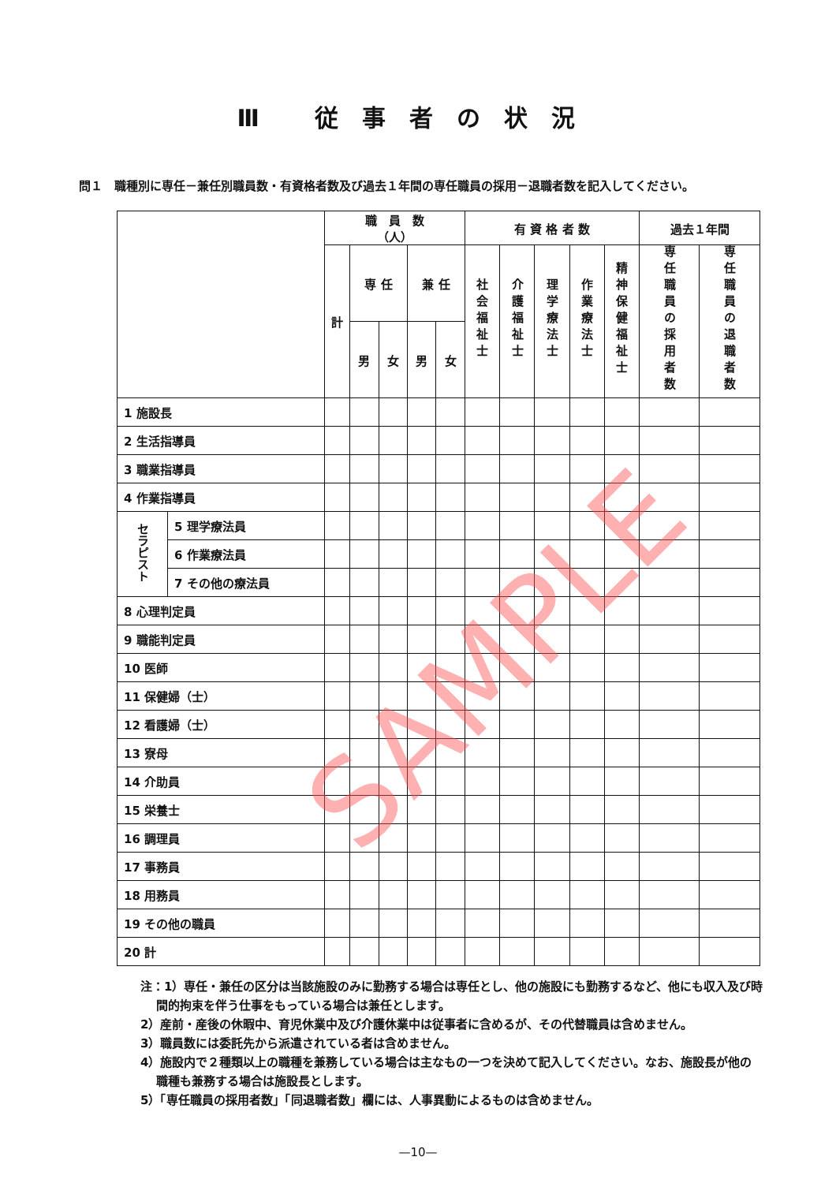Ⅲ 従事者の状況
問１　職種別に専任－兼任別職員数・有資格者数及び過去１年間の専任職員の採用－退職者数を記入してください。
| | | 職 員 数 （人） | | | | | 有 資 格 者 数 | | | | | 過去１年間 | |
| --- | --- | --- | --- | --- | --- | --- | --- | --- | --- | --- | --- | --- | --- |
| | | 計 | 専 任 | | 兼 任 | | 社会福祉士 | 介護福祉士 | 理学療法士 | 作業療法士 | 精神保健福祉士 | 専任職員の採用者数 | 専任職員の退職者数 |
| | | | 男 | 女 | 男 | 女 | | | | | | | |
| 1 施設長 | | | | | | | | | | | | | |
| 2 生活指導員 | | | | | | | | | | | | | |
| 3 職業指導員 | | | | | | | | | | | | | |
| 4 作業指導員 | | | | | | | | | | | | | |
| セラピスト | 5 理学療法員 | | | | | | | | | | | | |
| | 6 作業療法員 | | | | | | | | | | | | |
| | 7 その他の療法員 | | | | | | | | | | | | |
| 8 心理判定員 | | | | | | | | | | | | | |
| 9 職能判定員 | | | | | | | | | | | | | |
| 10 医師 | | | | | | | | | | | | | |
| 11 保健婦（士） | | | | | | | | | | | | | |
| 12 看護婦（士） | | | | | | | | | | | | | |
| 13 寮母 | | | | | | | | | | | | | |
| 14 介助員 | | | | | | | | | | | | | |
| 15 栄養士 | | | | | | | | | | | | | |
| 16 調理員 | | | | | | | | | | | | | |
| 17 事務員 | | | | | | | | | | | | | |
| 18 用務員 | | | | | | | | | | | | | |
| 19 その他の職員 | | | | | | | | | | | | | |
| 20 計 | | | | | | | | | | | | | |
注：1）専任・兼任の区分は当該施設のみに勤務する場合は専任とし、他の施設にも勤務するなど、他にも収入及び時間的拘束を伴う仕事をもっている場合は兼任とします。
2）産前・産後の休暇中、育児休業中及び介護休業中は従事者に含めるが、その代替職員は含めません。
3）職員数には委託先から派遣されている者は含めません。
4）施設内で２種類以上の職種を兼務している場合は主なもの一つを決めて記入してください。なお、施設長が他の職種も兼務する場合は施設長とします。
5）「専任職員の採用者数」「同退職者数」欄には、人事異動によるものは含めません。
—10—
SAMPLE